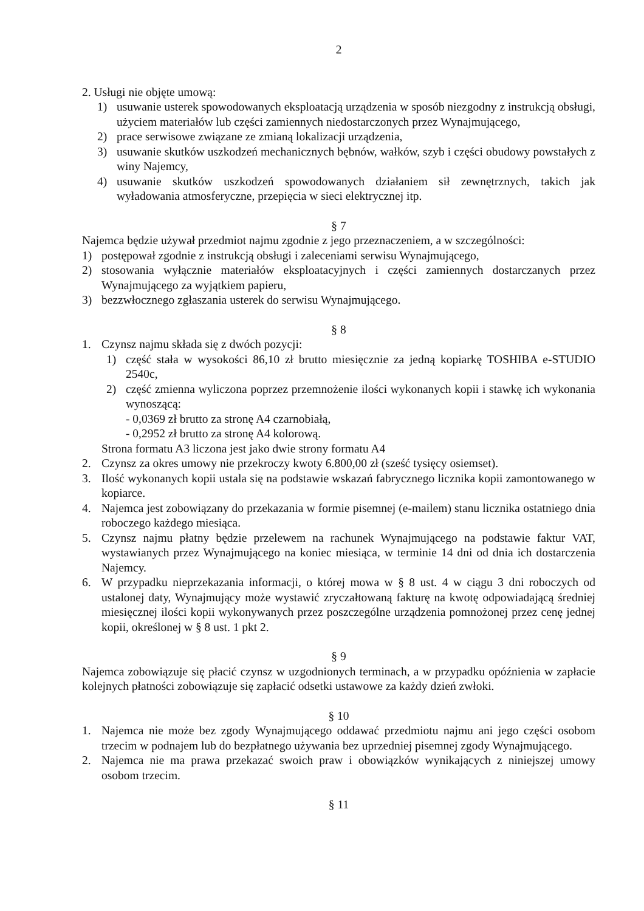2
2. Usługi nie objęte umową:
1) usuwanie usterek spowodowanych eksploatacją urządzenia w sposób niezgodny z instrukcją obsługi, użyciem materiałów lub części zamiennych niedostarczonych przez Wynajmującego,
2) prace serwisowe związane ze zmianą lokalizacji urządzenia,
3) usuwanie skutków uszkodzeń mechanicznych bębnów, wałków, szyb i części obudowy powstałych z winy Najemcy,
4) usuwanie skutków uszkodzeń spowodowanych działaniem sił zewnętrznych, takich jak wyładowania atmosferyczne, przepięcia w sieci elektrycznej itp.
§ 7
Najemca będzie używał przedmiot najmu zgodnie z jego przeznaczeniem, a w szczególności:
1) postępował zgodnie z instrukcją obsługi i zaleceniami serwisu Wynajmującego,
2) stosowania wyłącznie materiałów eksploatacyjnych i części zamiennych dostarczanych przez Wynajmującego za wyjątkiem papieru,
3) bezzwłocznego zgłaszania usterek do serwisu Wynajmującego.
§ 8
1. Czynsz najmu składa się z dwóch pozycji:
1) część stała w wysokości 86,10 zł brutto miesięcznie za jedną kopiarkę TOSHIBA e-STUDIO 2540c,
2) część zmienna wyliczona poprzez przemnożenie ilości wykonanych kopii i stawkę ich wykonania wynoszącą:
- 0,0369 zł brutto za stronę A4 czarnobiałą,
- 0,2952 zł brutto za stronę A4 kolorową.
Strona formatu A3 liczona jest jako dwie strony formatu A4
2. Czynsz za okres umowy nie przekroczy kwoty 6.800,00 zł (sześć tysięcy osiemset).
3. Ilość wykonanych kopii ustala się na podstawie wskazań fabrycznego licznika kopii zamontowanego w kopiarce.
4. Najemca jest zobowiązany do przekazania w formie pisemnej (e-mailem) stanu licznika ostatniego dnia roboczego każdego miesiąca.
5. Czynsz najmu płatny będzie przelewem na rachunek Wynajmującego na podstawie faktur VAT, wystawianych przez Wynajmującego na koniec miesiąca, w terminie 14 dni od dnia ich dostarczenia Najemcy.
6. W przypadku nieprzekazania informacji, o której mowa w § 8 ust. 4 w ciągu 3 dni roboczych od ustalonej daty, Wynajmujący może wystawić zryczałtowaną fakturę na kwotę odpowiadającą średniej miesięcznej ilości kopii wykonywanych przez poszczególne urządzenia pomnożonej przez cenę jednej kopii, określonej w § 8 ust. 1 pkt 2.
§ 9
Najemca zobowiązuje się płacić czynsz w uzgodnionych terminach, a w przypadku opóźnienia w zapłacie kolejnych płatności zobowiązuje się zapłacić odsetki ustawowe za każdy dzień zwłoki.
§ 10
1. Najemca nie może bez zgody Wynajmującego oddawać przedmiotu najmu ani jego części osobom trzecim w podnajem lub do bezpłatnego używania bez uprzedniej pisemnej zgody Wynajmującego.
2. Najemca nie ma prawa przekazać swoich praw i obowiązków wynikających z niniejszej umowy osobom trzecim.
§ 11